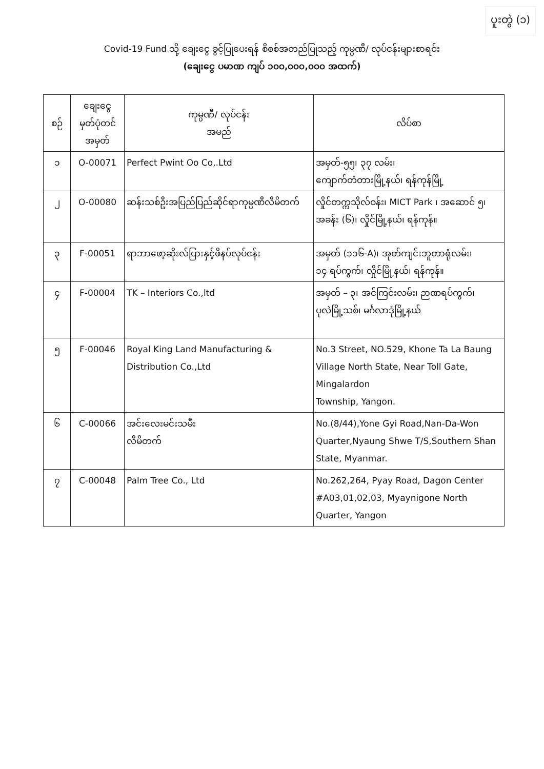ပူးတွဲ (၁)
Covid-19 Fund သို့ ချေးငွေ ခွင့်ပြုပေးရန် စိစစ်အတည်ပြုသည့် ကုမ္ပဏီ/ လုပ်ငန်းများစာရင်း
(ချေးငွေ ပမာဏ ကျပ် ၁၀၀,၀၀၀,၀၀၀ အထက်)
| စဉ် | ချေးငွေ မှတ်ပုံတင် အမှတ် | ကုမ္ပဏီ/ လုပ်ငန်း အမည် | လိပ်စာ |
| --- | --- | --- | --- |
| ၁ | O-00071 | Perfect Pwint Oo Co,.Ltd | အမှတ်-၅၅၊ ၃၇ လမ်း၊ ကျောက်တံတားမြို့နယ်၊ ရန်ကုန်မြို့ |
| ၂ | O-00080 | ဆန်းသစ်ဦးအပြည်ပြည်ဆိုင်ရာကုမ္ပဏီလီမိတက် | လှိုင်တက္ကသိုလ်ဝန်း၊ MICT Park ၊ အဆောင် ၅၊ အခန်း (၆)၊ လှိုင်မြို့နယ်၊ ရန်ကုန်။ |
| ၃ | F-00051 | ရာဘာဖော့ဆိုးလ်ပြားနှင့်ဖိနပ်လုပ်ငန်း | အမှတ် (၁၁၆-A)၊ အုတ်ကျင်းဘူတာရုံလမ်း၊ ၁၄ ရပ်ကွက်၊ လှိုင်မြို့နယ်၊ ရန်ကုန်။ |
| ၄ | F-00004 | TK – Interiors Co.,ltd | အမှတ် – ၃၊ အင်ကြင်းလမ်း၊ ဉာဏရပ်ကွက်၊ ပုလဲမြို့သစ်၊ မင်္ဂလာဒုံမြို့နယ် |
| ၅ | F-00046 | Royal King Land Manufacturing & Distribution Co.,Ltd | No.3 Street, NO.529, Khone Ta La Baung Village North State, Near Toll Gate, Mingalardon Township, Yangon. |
| ၆ | C-00066 | အင်းလေးမင်းသမီး လီမိတက် | No.(8/44),Yone Gyi Road,Nan-Da-Won Quarter,Nyaung Shwe T/S,Southern Shan State, Myanmar. |
| ၇ | C-00048 | Palm Tree Co., Ltd | No.262,264, Pyay Road, Dagon Center #A03,01,02,03, Myaynigone North Quarter, Yangon |